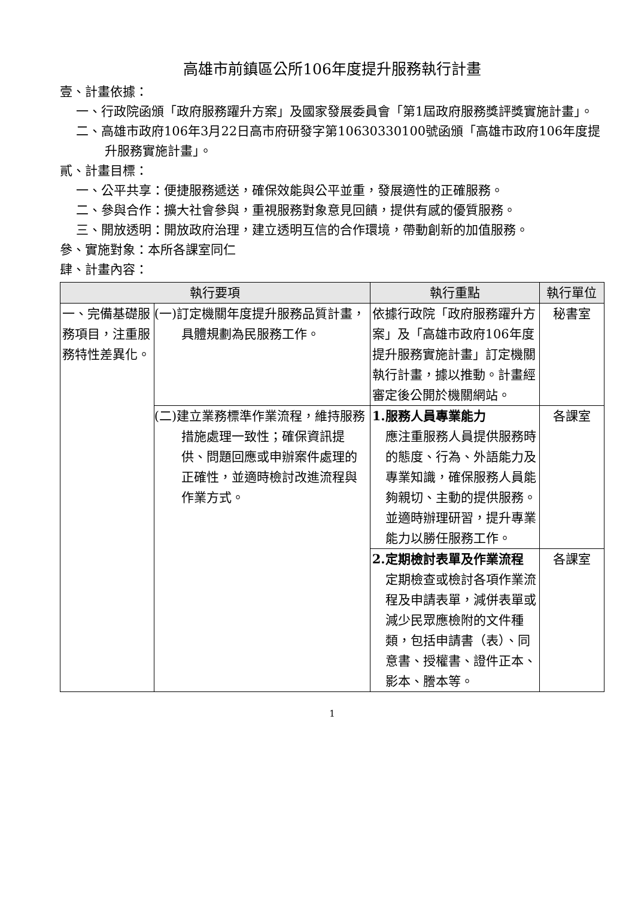高雄市前鎮區公所106年度提升服務執行計畫
壹、計畫依據：
一、行政院函頒「政府服務躍升方案」及國家發展委員會「第1屆政府服務獎評獎實施計畫」。
二、高雄市政府106年3月22日高市府研發字第10630330100號函頒「高雄市政府106年度提升服務實施計畫」。
貳、計畫目標：
一、公平共享：便捷服務遞送，確保效能與公平並重，發展適性的正確服務。
二、參與合作：擴大社會參與，重視服務對象意見回饋，提供有感的優質服務。
三、開放透明：開放政府治理，建立透明互信的合作環境，帶動創新的加值服務。
參、實施對象：本所各課室同仁
肆、計畫內容：
| 執行要項 | | 執行重點 | 執行單位 |
| --- | --- | --- | --- |
| 一、完備基礎服務項目，注重服務特性差異化。 | (一)訂定機關年度提升服務品質計畫，具體規劃為民服務工作。 | 依據行政院「政府服務躍升方案」及「高雄市政府106年度提升服務實施計畫」訂定機關執行計畫，據以推動。計畫經審定後公開於機關網站。 | 秘書室 |
| | (二)建立業務標準作業流程，維持服務措施處理一致性；確保資訊提供、問題回應或申辦案件處理的正確性，並適時檢討改進流程與作業方式。 | 1.服務人員專業能力 應注重服務人員提供服務時的態度、行為、外語能力及專業知識，確保服務人員能夠親切、主動的提供服務。 並適時辦理研習，提升專業能力以勝任服務工作。 | 各課室 |
| | | 2.定期檢討表單及作業流程 定期檢查或檢討各項作業流程及申請表單，減併表單或減少民眾應檢附的文件種類，包括申請書（表）、同意書、授權書、證件正本、影本、謄本等。 | 各課室 |
1